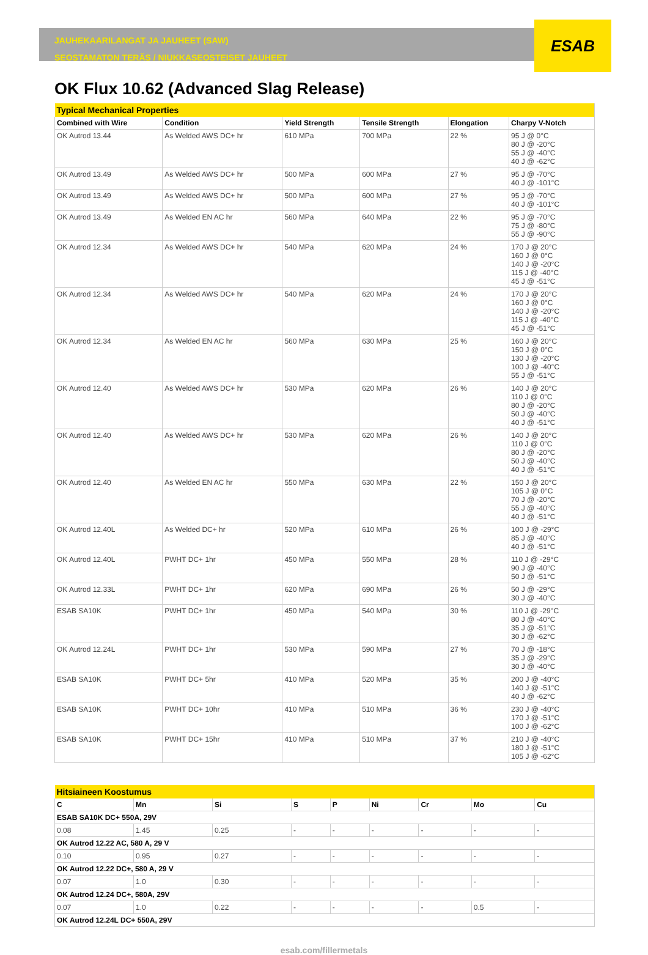ESAB
JAUHEKAARILANGAT JA JAUHEET (SAW)
SEOSTAMATON TERÄS / NIUKKASEOSTEISET JAUHEET
OK Flux 10.62 (Advanced Slag Release)
| Typical Mechanical Properties | | | | | |
| Combined with Wire | Condition | Yield Strength | Tensile Strength | Elongation | Charpy V-Notch |
| OK Autrod 13.44 | As Welded AWS DC+ hr | 610 MPa | 700 MPa | 22 % | 95 J @ 0°C 80 J @ -20°C 55 J @ -40°C 40 J @ -62°C |
| OK Autrod 13.49 | As Welded AWS DC+ hr | 500 MPa | 600 MPa | 27 % | 95 J @ -70°C 40 J @ -101°C |
| OK Autrod 13.49 | As Welded AWS DC+ hr | 500 MPa | 600 MPa | 27 % | 95 J @ -70°C 40 J @ -101°C |
| OK Autrod 13.49 | As Welded EN AC hr | 560 MPa | 640 MPa | 22 % | 95 J @ -70°C 75 J @ -80°C 55 J @ -90°C |
| OK Autrod 12.34 | As Welded AWS DC+ hr | 540 MPa | 620 MPa | 24 % | 170 J @ 20°C 160 J @ 0°C 140 J @ -20°C 115 J @ -40°C 45 J @ -51°C |
| OK Autrod 12.34 | As Welded AWS DC+ hr | 540 MPa | 620 MPa | 24 % | 170 J @ 20°C 160 J @ 0°C 140 J @ -20°C 115 J @ -40°C 45 J @ -51°C |
| OK Autrod 12.34 | As Welded EN AC hr | 560 MPa | 630 MPa | 25 % | 160 J @ 20°C 150 J @ 0°C 130 J @ -20°C 100 J @ -40°C 55 J @ -51°C |
| OK Autrod 12.40 | As Welded AWS DC+ hr | 530 MPa | 620 MPa | 26 % | 140 J @ 20°C 110 J @ 0°C 80 J @ -20°C 50 J @ -40°C 40 J @ -51°C |
| OK Autrod 12.40 | As Welded AWS DC+ hr | 530 MPa | 620 MPa | 26 % | 140 J @ 20°C 110 J @ 0°C 80 J @ -20°C 50 J @ -40°C 40 J @ -51°C |
| OK Autrod 12.40 | As Welded EN AC hr | 550 MPa | 630 MPa | 22 % | 150 J @ 20°C 105 J @ 0°C 70 J @ -20°C 55 J @ -40°C 40 J @ -51°C |
| OK Autrod 12.40L | As Welded DC+ hr | 520 MPa | 610 MPa | 26 % | 100 J @ -29°C 85 J @ -40°C 40 J @ -51°C |
| OK Autrod 12.40L | PWHT DC+ 1hr | 450 MPa | 550 MPa | 28 % | 110 J @ -29°C 90 J @ -40°C 50 J @ -51°C |
| OK Autrod 12.33L | PWHT DC+ 1hr | 620 MPa | 690 MPa | 26 % | 50 J @ -29°C 30 J @ -40°C |
| ESAB SA10K | PWHT DC+ 1hr | 450 MPa | 540 MPa | 30 % | 110 J @ -29°C 80 J @ -40°C 35 J @ -51°C 30 J @ -62°C |
| OK Autrod 12.24L | PWHT DC+ 1hr | 530 MPa | 590 MPa | 27 % | 70 J @ -18°C 35 J @ -29°C 30 J @ -40°C |
| ESAB SA10K | PWHT DC+ 5hr | 410 MPa | 520 MPa | 35 % | 200 J @ -40°C 140 J @ -51°C 40 J @ -62°C |
| ESAB SA10K | PWHT DC+ 10hr | 410 MPa | 510 MPa | 36 % | 230 J @ -40°C 170 J @ -51°C 100 J @ -62°C |
| ESAB SA10K | PWHT DC+ 15hr | 410 MPa | 510 MPa | 37 % | 210 J @ -40°C 180 J @ -51°C 105 J @ -62°C |
| Hitsiaineen Koostumus | | | | | | | | |
| C | Mn | Si | S | P | Ni | Cr | Mo | Cu |
| ESAB SA10K DC+ 550A, 29V | | | | | | | | |
| 0.08 | 1.45 | 0.25 | - | - | - | - | - | - |
| OK Autrod 12.22 AC, 580 A, 29 V | | | | | | | | |
| 0.10 | 0.95 | 0.27 | - | - | - | - | - | - |
| OK Autrod 12.22 DC+, 580 A, 29 V | | | | | | | | |
| 0.07 | 1.0 | 0.30 | - | - | - | - | - | - |
| OK Autrod 12.24 DC+, 580A, 29V | | | | | | | | |
| 0.07 | 1.0 | 0.22 | - | - | - | - | 0.5 | - |
| OK Autrod 12.24L DC+ 550A, 29V | | | | | | | | |
esab.com/fillermetals